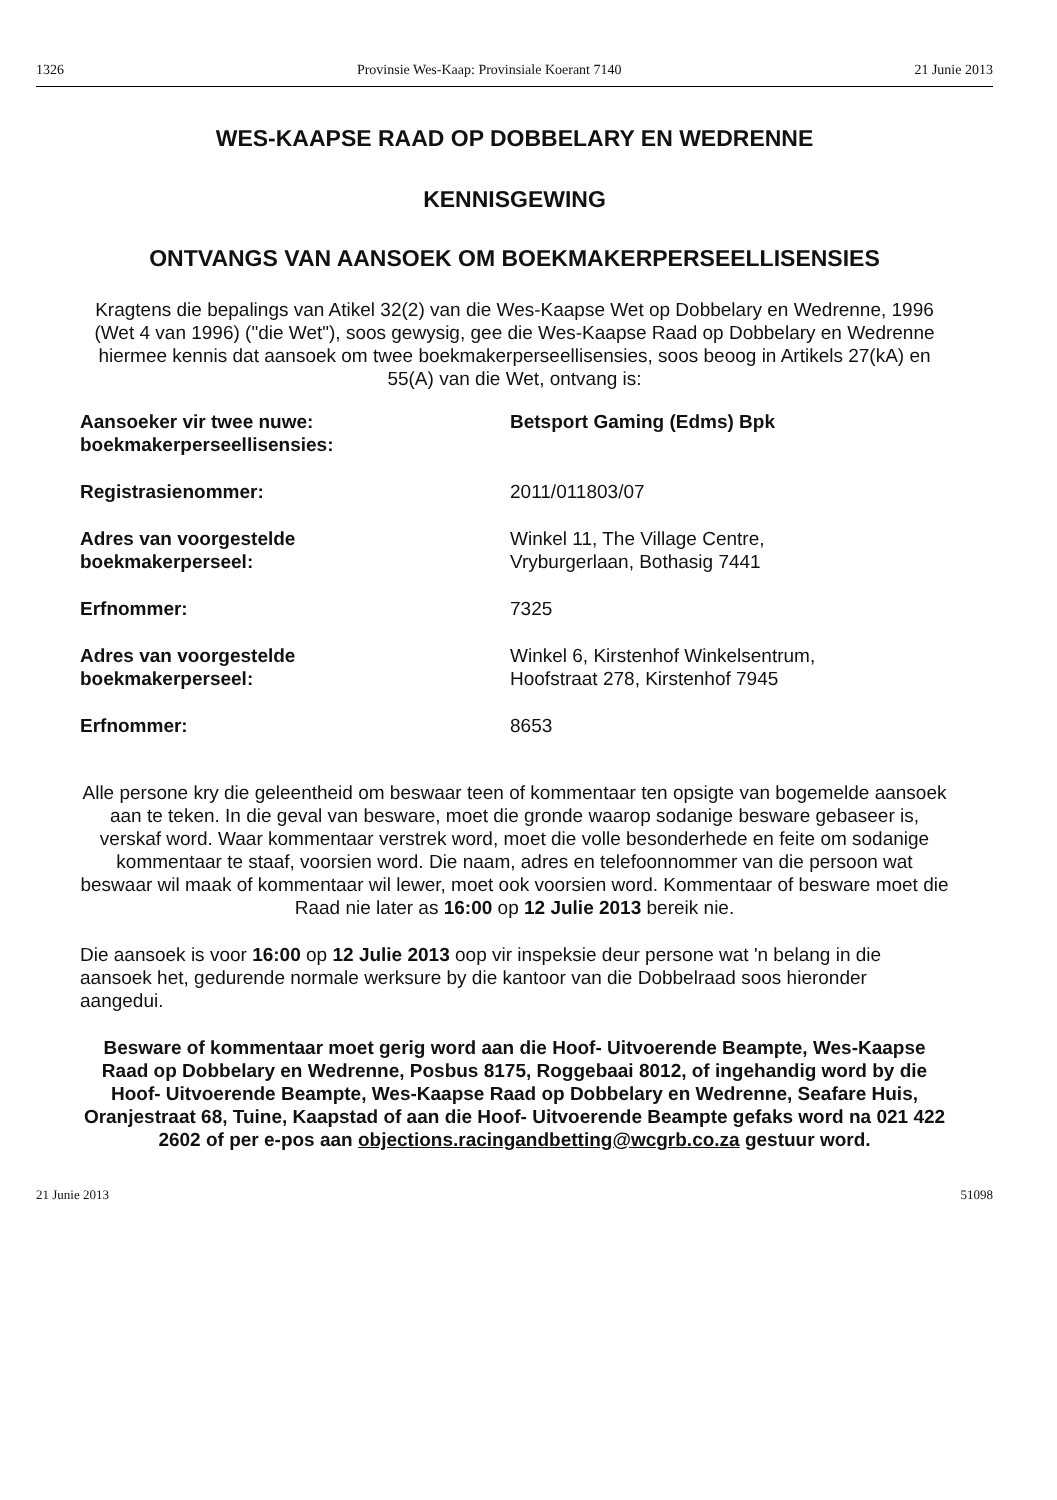1326 Provinsie Wes-Kaap: Provinsiale Koerant 7140 21 Junie 2013
WES-KAAPSE RAAD OP DOBBELARY EN WEDRENNE
KENNISGEWING
ONTVANGS VAN AANSOEK OM BOEKMAKERPERSEELLISENSIES
Kragtens die bepalings van Atikel 32(2) van die Wes-Kaapse Wet op Dobbelary en Wedrenne, 1996 (Wet 4 van 1996) ("die Wet"), soos gewysig, gee die Wes-Kaapse Raad op Dobbelary en Wedrenne hiermee kennis dat aansoek om twee boekmakerperseellisensies, soos beoog in Artikels 27(kA) en 55(A) van die Wet, ontvang is:
| Aansoeker vir twee nuwe: boekmakerperseellisensies: | Betsport Gaming (Edms) Bpk |
| Registrasienommer: | 2011/011803/07 |
| Adres van voorgestelde boekmakerperseel: | Winkel 11, The Village Centre, Vryburgerlaan, Bothasig 7441 |
| Erfnommer: | 7325 |
| Adres van voorgestelde boekmakerperseel: | Winkel 6, Kirstenhof Winkelsentrum, Hoofstraat 278, Kirstenhof 7945 |
| Erfnommer: | 8653 |
Alle persone kry die geleentheid om beswaar teen of kommentaar ten opsigte van bogemelde aansoek aan te teken. In die geval van besware, moet die gronde waarop sodanige besware gebaseer is, verskaf word. Waar kommentaar verstrek word, moet die volle besonderhede en feite om sodanige kommentaar te staaf, voorsien word. Die naam, adres en telefoonnommer van die persoon wat beswaar wil maak of kommentaar wil lewer, moet ook voorsien word. Kommentaar of besware moet die Raad nie later as 16:00 op 12 Julie 2013 bereik nie.
Die aansoek is voor 16:00 op 12 Julie 2013 oop vir inspeksie deur persone wat 'n belang in die aansoek het, gedurende normale werksure by die kantoor van die Dobbelraad soos hieronder aangedui.
Besware of kommentaar moet gerig word aan die Hoof- Uitvoerende Beampte, Wes-Kaapse Raad op Dobbelary en Wedrenne, Posbus 8175, Roggebaai 8012, of ingehandig word by die Hoof- Uitvoerende Beampte, Wes-Kaapse Raad op Dobbelary en Wedrenne, Seafare Huis, Oranjestraat 68, Tuine, Kaapstad of aan die Hoof- Uitvoerende Beampte gefaks word na 021 422 2602 of per e-pos aan objections.racingandbetting@wcgrb.co.za gestuur word.
21 Junie 2013 51098